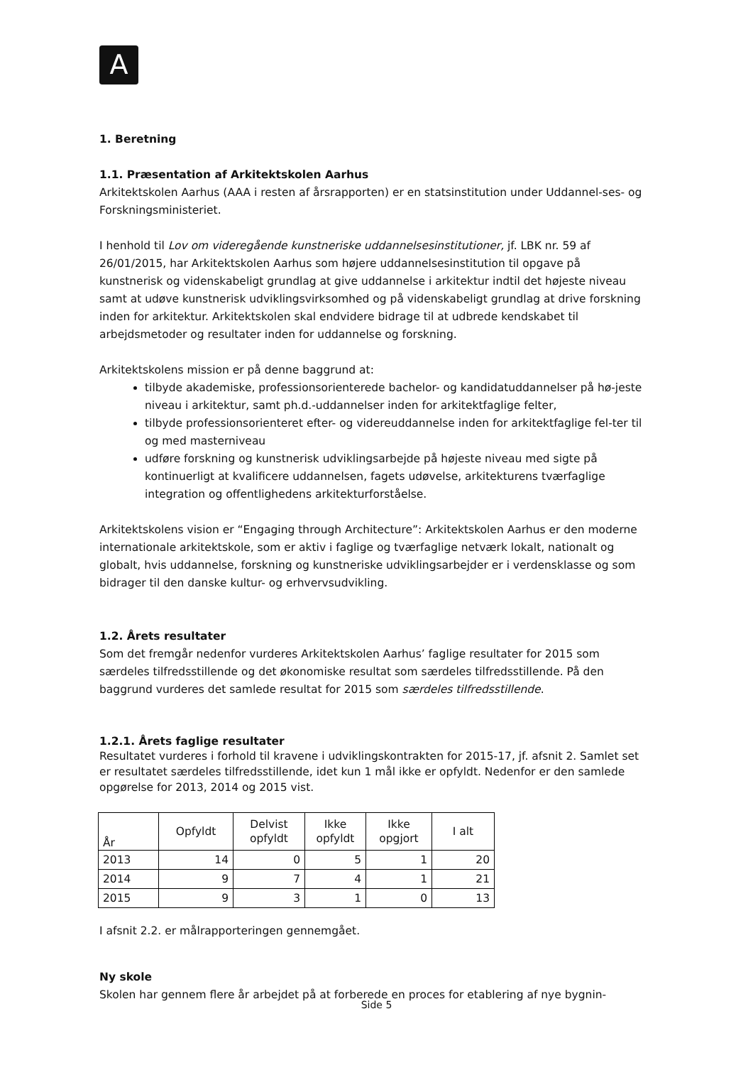A
1. Beretning
1.1. Præsentation af Arkitektskolen Aarhus
Arkitektskolen Aarhus (AAA i resten af årsrapporten) er en statsinstitution under Uddannel-ses- og Forskningsministeriet.
I henhold til Lov om videregående kunstneriske uddannelsesinstitutioner, jf. LBK nr. 59 af 26/01/2015, har Arkitektskolen Aarhus som højere uddannelsesinstitution til opgave på kunstnerisk og videnskabeligt grundlag at give uddannelse i arkitektur indtil det højeste niveau samt at udøve kunstnerisk udviklingsvirksomhed og på videnskabeligt grundlag at drive forskning inden for arkitektur. Arkitektskolen skal endvidere bidrage til at udbrede kendskabet til arbejdsmetoder og resultater inden for uddannelse og forskning.
Arkitektskolens mission er på denne baggrund at:
tilbyde akademiske, professionsorienterede bachelor- og kandidatuddannelser på hø-jeste niveau i arkitektur, samt ph.d.-uddannelser inden for arkitektfaglige felter,
tilbyde professionsorienteret efter- og videreuddannelse inden for arkitektfaglige fel-ter til og med masterniveau
udføre forskning og kunstnerisk udviklingsarbejde på højeste niveau med sigte på kontinuerligt at kvalificere uddannelsen, fagets udøvelse, arkitekturens tværfaglige integration og offentlighedens arkitekturforståelse.
Arkitektskolens vision er “Engaging through Architecture”: Arkitektskolen Aarhus er den moderne internationale arkitektskole, som er aktiv i faglige og tværfaglige netværk lokalt, nationalt og globalt, hvis uddannelse, forskning og kunstneriske udviklingsarbejder er i verdensklasse og som bidrager til den danske kultur- og erhvervsudvikling.
1.2. Årets resultater
Som det fremgår nedenfor vurderes Arkitektskolen Aarhus’ faglige resultater for 2015 som særdeles tilfredsstillende og det økonomiske resultat som særdeles tilfredsstillende. På den baggrund vurderes det samlede resultat for 2015 som særdeles tilfredsstillende.
1.2.1. Årets faglige resultater
Resultatet vurderes i forhold til kravene i udviklingskontrakten for 2015-17, jf. afsnit 2. Samlet set er resultatet særdeles tilfredsstillende, idet kun 1 mål ikke er opfyldt. Nedenfor er den samlede opgørelse for 2013, 2014 og 2015 vist.
| År | Opfyldt | Delvist opfyldt | Ikke opfyldt | Ikke opgjort | I alt |
| --- | --- | --- | --- | --- | --- |
| 2013 | 14 | 0 | 5 | 1 | 20 |
| 2014 | 9 | 7 | 4 | 1 | 21 |
| 2015 | 9 | 3 | 1 | 0 | 13 |
I afsnit 2.2. er målrapporteringen gennemgået.
Ny skole
Skolen har gennem flere år arbejdet på at forberede en proces for etablering af nye bygnin-
Side 5